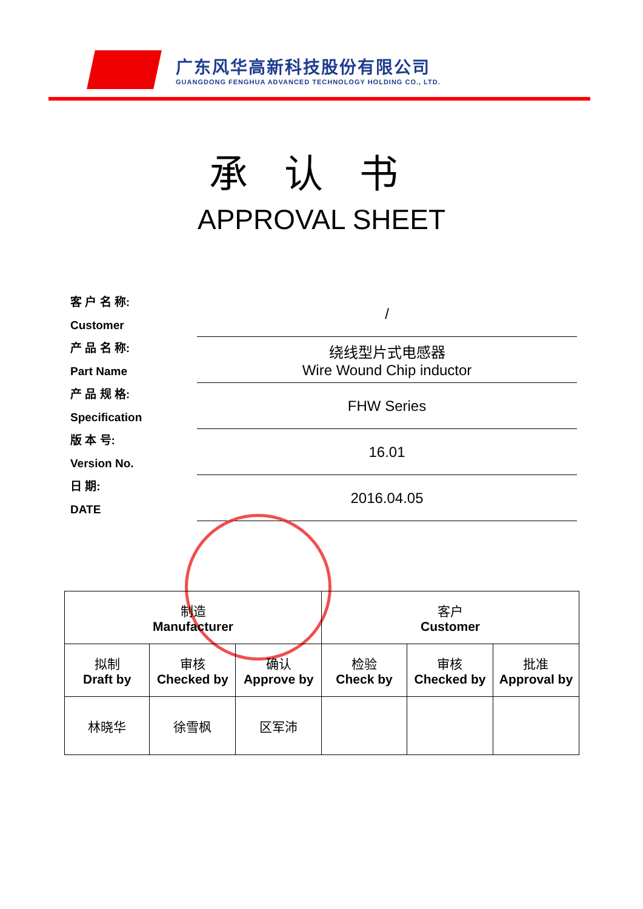广东风华高新科技股份有限公司
GUANGDONG FENGHUA ADVANCED TECHNOLOGY HOLDING CO., LTD.
承认书
APPROVAL SHEET
客 户 名 称:
Customer
/
产 品 名 称:
Part Name
绕线型片式电感器
Wire Wound Chip inductor
产 品 规 格:
Specification
FHW Series
版 本 号:
Version No.
16.01
日 期:
DATE
2016.04.05
| 制造 Manufacturer | | | 客户 Customer | | |
| 拟制 Draft by | 审核 Checked by | 确认 Approve by | 检验 Check by | 审核 Checked by | 批准 Approval by |
| 林晓华 | 徐雪枫 | 区军沛 | | | |